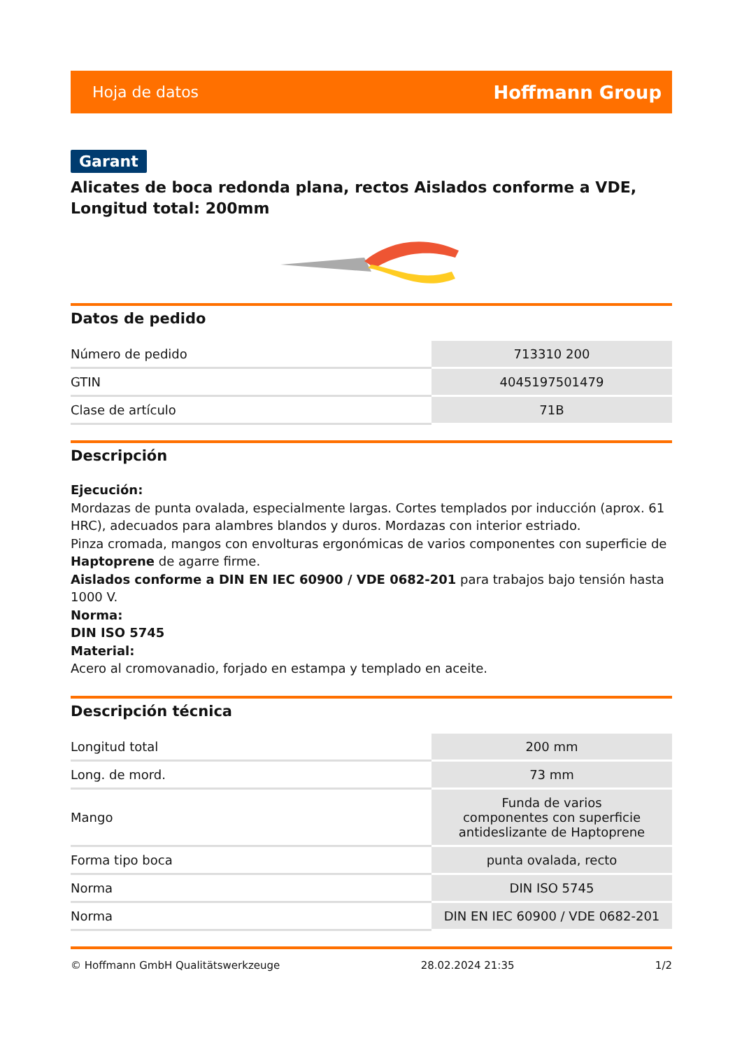Hoja de datos Hoffmann Group
Garant
Alicates de boca redonda plana, rectos Aislados conforme a VDE, Longitud total: 200mm
Datos de pedido
| Número de pedido | 713310 200 |
| GTIN | 4045197501479 |
| Clase de artículo | 71B |
Descripción
Ejecución:
Mordazas de punta ovalada, especialmente largas. Cortes templados por inducción (aprox. 61 HRC), adecuados para alambres blandos y duros. Mordazas con interior estriado.
Pinza cromada, mangos con envolturas ergonómicas de varios componentes con superficie de Haptoprene de agarre firme.
Aislados conforme a DIN EN IEC 60900 / VDE 0682-201 para trabajos bajo tensión hasta 1000 V.
Norma:
DIN ISO 5745
Material:
Acero al cromovanadio, forjado en estampa y templado en aceite.
Descripción técnica
| Longitud total | 200 mm |
| Long. de mord. | 73 mm |
| Mango | Funda de varios componentes con superficie antideslizante de Haptoprene |
| Forma tipo boca | punta ovalada, recto |
| Norma | DIN ISO 5745 |
| Norma | DIN EN IEC 60900 / VDE 0682-201 |
© Hoffmann GmbH Qualitätswerkzeuge 28.02.2024 21:35 1/2